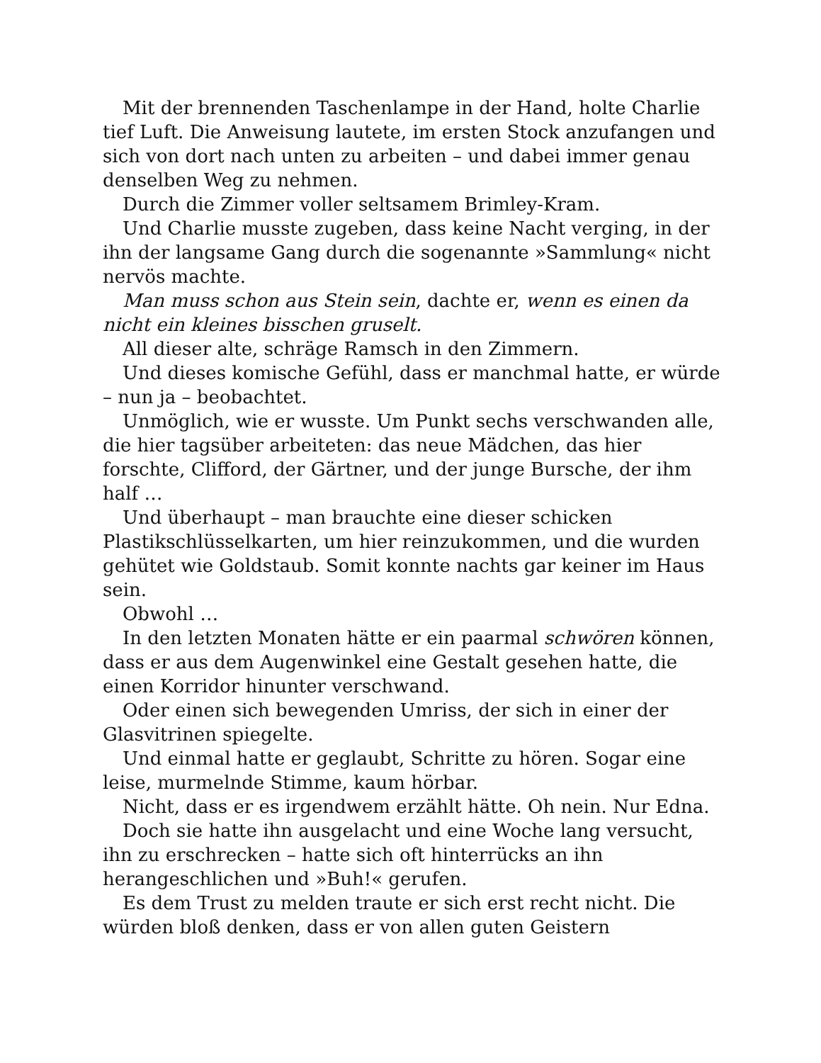Mit der brennenden Taschenlampe in der Hand, holte Charlie tief Luft. Die Anweisung lautete, im ersten Stock anzufangen und sich von dort nach unten zu arbeiten – und dabei immer genau denselben Weg zu nehmen.
Durch die Zimmer voller seltsamem Brimley-Kram.
Und Charlie musste zugeben, dass keine Nacht verging, in der ihn der langsame Gang durch die sogenannte »Sammlung« nicht nervös machte.
Man muss schon aus Stein sein, dachte er, wenn es einen da nicht ein kleines bisschen gruselt.
All dieser alte, schräge Ramsch in den Zimmern.
Und dieses komische Gefühl, dass er manchmal hatte, er würde – nun ja – beobachtet.
Unmöglich, wie er wusste. Um Punkt sechs verschwanden alle, die hier tagsüber arbeiteten: das neue Mädchen, das hier forschte, Clifford, der Gärtner, und der junge Bursche, der ihm half …
Und überhaupt – man brauchte eine dieser schicken Plastikschlüsselkarten, um hier reinzukommen, und die wurden gehütet wie Goldstaub. Somit konnte nachts gar keiner im Haus sein.
Obwohl …
In den letzten Monaten hätte er ein paarmal schwören können, dass er aus dem Augenwinkel eine Gestalt gesehen hatte, die einen Korridor hinunter verschwand.
Oder einen sich bewegenden Umriss, der sich in einer der Glasvitrinen spiegelte.
Und einmal hatte er geglaubt, Schritte zu hören. Sogar eine leise, murmelnde Stimme, kaum hörbar.
Nicht, dass er es irgendwem erzählt hätte. Oh nein. Nur Edna.
Doch sie hatte ihn ausgelacht und eine Woche lang versucht, ihn zu erschrecken – hatte sich oft hinterrücks an ihn herangeschlichen und »Buh!« gerufen.
Es dem Trust zu melden traute er sich erst recht nicht. Die würden bloß denken, dass er von allen guten Geistern